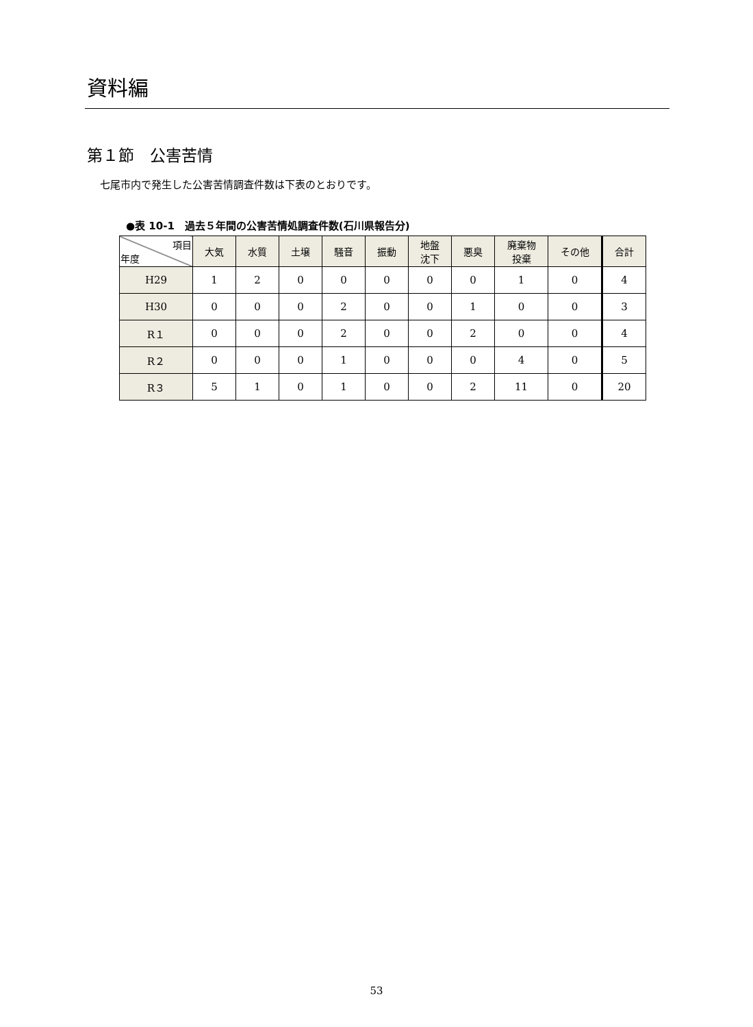資料編
第１節　公害苦情
七尾市内で発生した公害苦情調査件数は下表のとおりです。
●表 10-1　過去５年間の公害苦情処調査件数(石川県報告分)
| 項目 年度 | 大気 | 水質 | 土壌 | 騒音 | 振動 | 地盤 沈下 | 悪臭 | 廃棄物 投棄 | その他 | 合計 |
| --- | --- | --- | --- | --- | --- | --- | --- | --- | --- | --- |
| H29 | 1 | 2 | 0 | 0 | 0 | 0 | 0 | 1 | 0 | 4 |
| H30 | 0 | 0 | 0 | 2 | 0 | 0 | 1 | 0 | 0 | 3 |
| R１ | 0 | 0 | 0 | 2 | 0 | 0 | 2 | 0 | 0 | 4 |
| R２ | 0 | 0 | 0 | 1 | 0 | 0 | 0 | 4 | 0 | 5 |
| R３ | 5 | 1 | 0 | 1 | 0 | 0 | 2 | 11 | 0 | 20 |
53